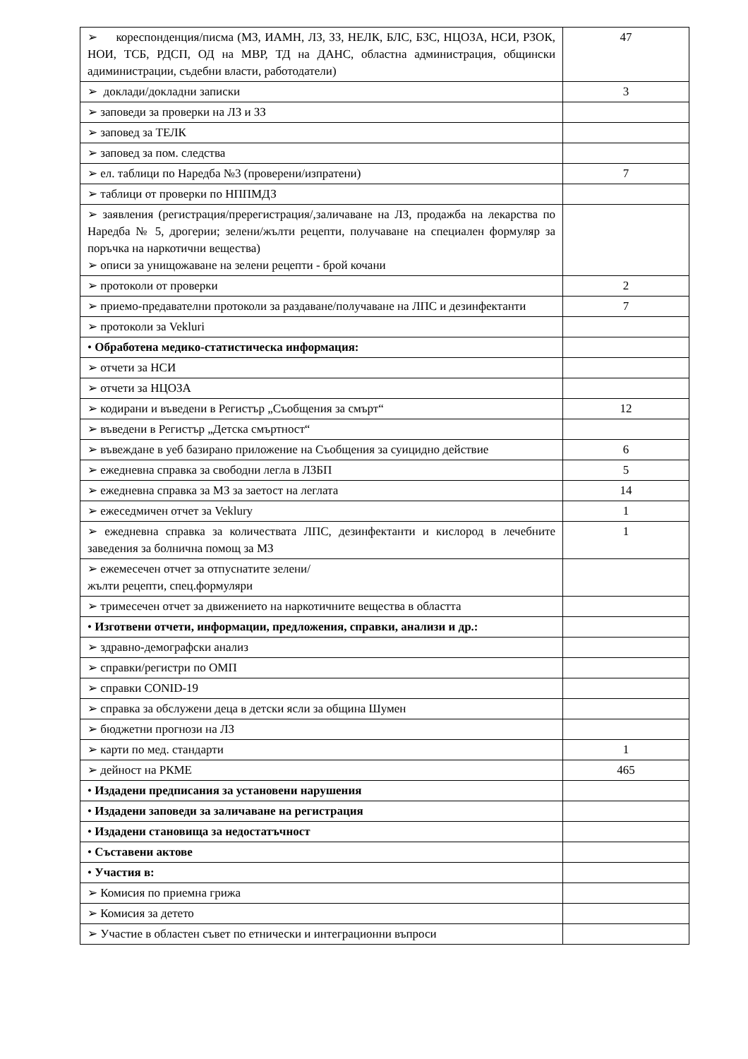| ➢ кореспонденция/писма (МЗ, ИАМН, ЛЗ, ЗЗ, НЕЛК, БЛС, БЗС, НЦОЗА, НСИ, РЗОК, НОИ, ТСБ, РДСП, ОД на МВР, ТД на ДАНС, областна администрация, общински адиминистрации, съдебни власти, работодатели) | 47 |
| ➢ доклади/докладни записки | 3 |
| ➢ заповеди за проверки на ЛЗ и ЗЗ | |
| ➢ заповед за ТЕЛК | |
| ➢ заповед за пом. следства | |
| ➢ ел. таблици по Наредба №3 (проверени/изпратени) | 7 |
| ➢ таблици от проверки по НППМДЗ | |
| ➢ заявления (регистрация/пререгистрация/,заличаване на ЛЗ, продажба на лекарства по Наредба № 5, дрогерии; зелени/жълти рецепти, получаване на специален формуляр за поръчка на наркотични вещества) ➢ описи за унищожаване на зелени рецепти - брой кочани | |
| ➢ протоколи от проверки | 2 |
| ➢ приемо-предавателни протоколи за раздаване/получаване на ЛПС и дезинфектанти | 7 |
| ➢ протоколи за Vekluri | |
| • Обработена медико-статистическа информация: | |
| ➢ отчети за НСИ | |
| ➢ отчети за НЦОЗА | |
| ➢ кодирани и въведени в Регистър „Съобщения за смърт“ | 12 |
| ➢ въведени в Регистър „Детска смъртност“ | |
| ➢ въвеждане в уеб базирано приложение на Съобщения за суицидно действие | 6 |
| ➢ ежедневна справка за свободни легла в ЛЗБП | 5 |
| ➢ ежедневна справка за МЗ за заетост на леглата | 14 |
| ➢ ежеседмичен отчет за Veklury | 1 |
| ➢ ежедневна справка за количествата ЛПС, дезинфектанти и кислород в лечебните заведения за болнична помощ за МЗ | 1 |
| ➢ ежемесечен отчет за отпуснатите зелени/ жълти рецепти, спец.формуляри | |
| ➢ тримесечен отчет за движението на наркотичните вещества в областта | |
| • Изготвени отчети, информации, предложения, справки, анализи и др.: | |
| ➢ здравно-демографски анализ | |
| ➢ справки/регистри по ОМП | |
| ➢ справки CONID-19 | |
| ➢ справка за обслужени деца в детски ясли за община Шумен | |
| ➢ бюджетни прогнози на ЛЗ | |
| ➢ карти по мед. стандарти | 1 |
| ➢ дейност на РКМЕ | 465 |
| • Издадени предписания за установени нарушения | |
| • Издадени заповеди за заличаване на регистрация | |
| • Издадени становища за недостатъчност | |
| • Съставени актове | |
| • Участия в: | |
| ➢ Комисия по приемна грижа | |
| ➢ Комисия за детето | |
| ➢ Участие в областен съвет по етнически и интеграционни въпроси | |